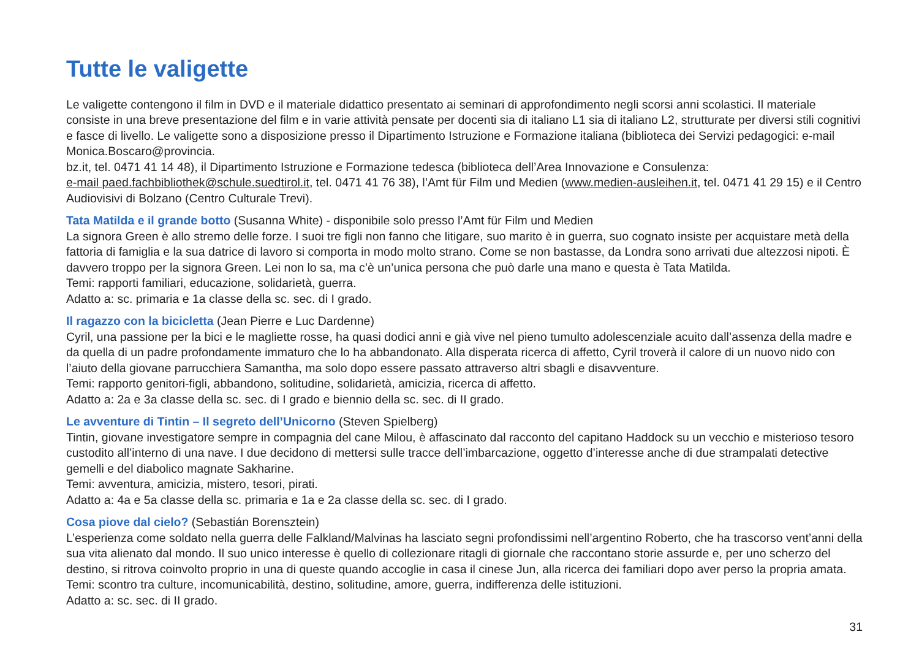Tutte le valigette
Le valigette contengono il film in DVD e il materiale didattico presentato ai seminari di approfondimento negli scorsi anni scolastici. Il materiale consiste in una breve presentazione del film e in varie attività pensate per docenti sia di italiano L1 sia di italiano L2, strutturate per diversi stili cognitivi e fasce di livello. Le valigette sono a disposizione presso il Dipartimento Istruzione e Formazione italiana (biblioteca dei Servizi pedagogici: e-mail Monica.Boscaro@provincia.
bz.it, tel. 0471 41 14 48), il Dipartimento Istruzione e Formazione tedesca (biblioteca dell’Area Innovazione e Consulenza:
e-mail paed.fachbibliothek@schule.suedtirol.it, tel. 0471 41 76 38), l’Amt für Film und Medien (www.medien-ausleihen.it, tel. 0471 41 29 15) e il Centro Audiovisivi di Bolzano (Centro Culturale Trevi).
Tata Matilda e il grande botto (Susanna White) - disponibile solo presso l’Amt für Film und Medien
La signora Green è allo stremo delle forze. I suoi tre figli non fanno che litigare, suo marito è in guerra, suo cognato insiste per acquistare metà della fattoria di famiglia e la sua datrice di lavoro si comporta in modo molto strano. Come se non bastasse, da Londra sono arrivati due altezzosi nipoti. È davvero troppo per la signora Green. Lei non lo sa, ma c’è un’unica persona che può darle una mano e questa è Tata Matilda.
Temi: rapporti familiari, educazione, solidarietà, guerra.
Adatto a: sc. primaria e 1a classe della sc. sec. di I grado.
Il ragazzo con la bicicletta (Jean Pierre e Luc Dardenne)
Cyril, una passione per la bici e le magliette rosse, ha quasi dodici anni e già vive nel pieno tumulto adolescenziale acuito dall’assenza della madre e da quella di un padre profondamente immaturo che lo ha abbandonato. Alla disperata ricerca di affetto, Cyril troverà il calore di un nuovo nido con l’aiuto della giovane parrucchiera Samantha, ma solo dopo essere passato attraverso altri sbagli e disavventure.
Temi: rapporto genitori-figli, abbandono, solitudine, solidarietà, amicizia, ricerca di affetto.
Adatto a: 2a e 3a classe della sc. sec. di I grado e biennio della sc. sec. di II grado.
Le avventure di Tintin – Il segreto dell’Unicorno (Steven Spielberg)
Tintin, giovane investigatore sempre in compagnia del cane Milou, è affascinato dal racconto del capitano Haddock su un vecchio e misterioso tesoro custodito all’interno di una nave. I due decidono di mettersi sulle tracce dell’imbarcazione, oggetto d’interesse anche di due strampalati detective gemelli e del diabolico magnate Sakharine.
Temi: avventura, amicizia, mistero, tesori, pirati.
Adatto a: 4a e 5a classe della sc. primaria e 1a e 2a classe della sc. sec. di I grado.
Cosa piove dal cielo? (Sebastián Borensztein)
L’esperienza come soldato nella guerra delle Falkland/Malvinas ha lasciato segni profondissimi nell’argentino Roberto, che ha trascorso vent’anni della sua vita alienato dal mondo. Il suo unico interesse è quello di collezionare ritagli di giornale che raccontano storie assurde e, per uno scherzo del destino, si ritrova coinvolto proprio in una di queste quando accoglie in casa il cinese Jun, alla ricerca dei familiari dopo aver perso la propria amata.
Temi: scontro tra culture, incomunicabilità, destino, solitudine, amore, guerra, indifferenza delle istituzioni.
Adatto a: sc. sec. di II grado.
31